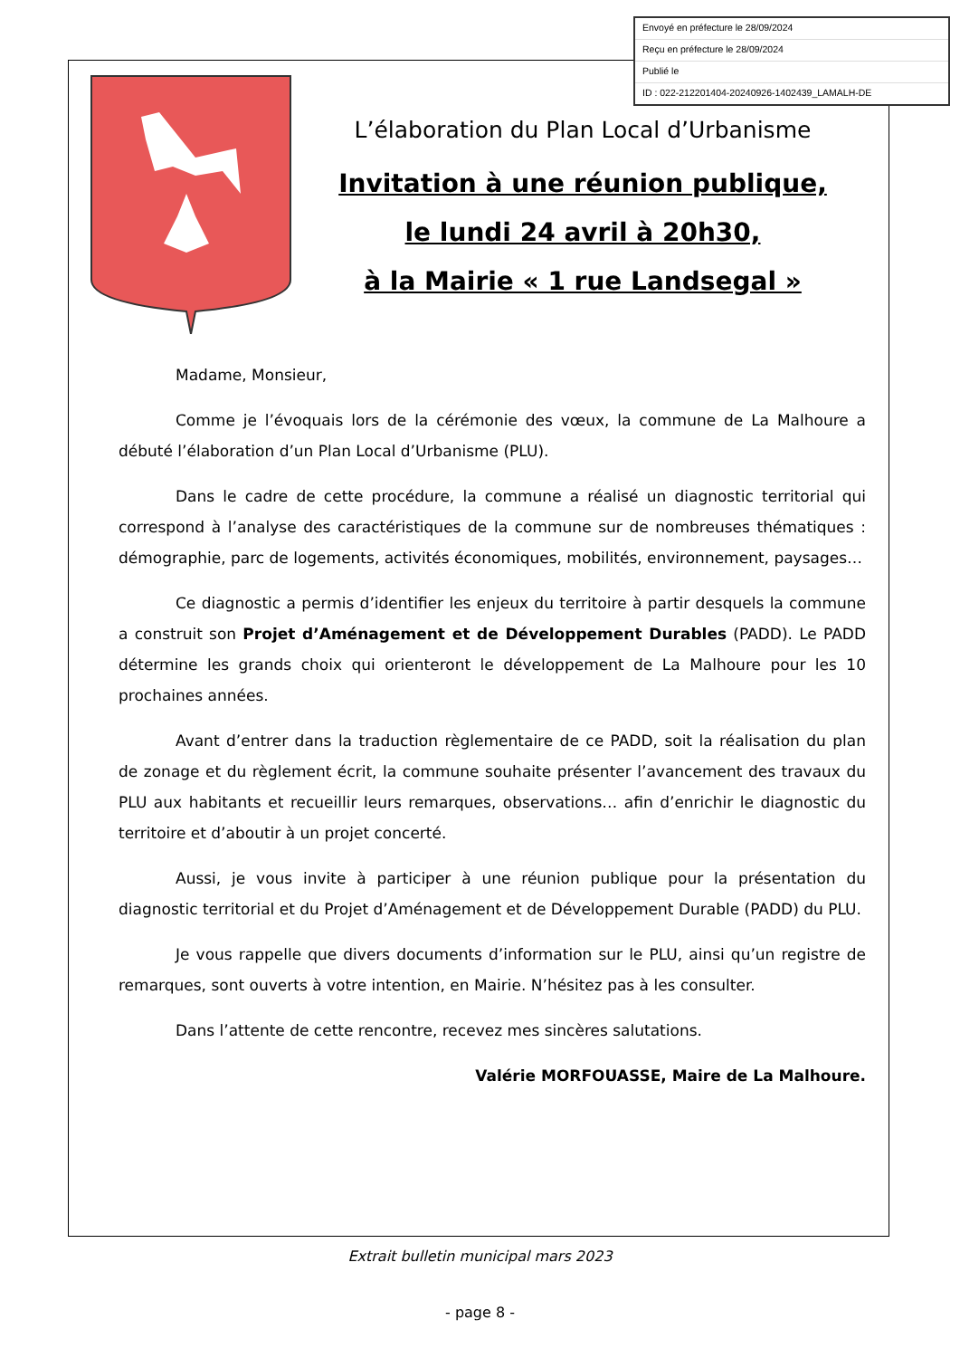L’élaboration du Plan Local d’Urbanisme
Invitation à une réunion publique,
le lundi 24 avril à 20h30,
à la Mairie « 1 rue Landsegal »
Madame, Monsieur,
Comme je l’évoquais lors de la cérémonie des vœux, la commune de La Malhoure a débuté l’élaboration d’un Plan Local d’Urbanisme (PLU).
Dans le cadre de cette procédure, la commune a réalisé un diagnostic territorial qui correspond à l’analyse des caractéristiques de la commune sur de nombreuses thématiques : démographie, parc de logements, activités économiques, mobilités, environnement, paysages…
Ce diagnostic a permis d’identifier les enjeux du territoire à partir desquels la commune a construit son Projet d’Aménagement et de Développement Durables (PADD). Le PADD détermine les grands choix qui orienteront le développement de La Malhoure pour les 10 prochaines années.
Avant d’entrer dans la traduction règlementaire de ce PADD, soit la réalisation du plan de zonage et du règlement écrit, la commune souhaite présenter l’avancement des travaux du PLU aux habitants et recueillir leurs remarques, observations… afin d’enrichir le diagnostic du territoire et d’aboutir à un projet concerté.
Aussi, je vous invite à participer à une réunion publique pour la présentation du diagnostic territorial et du Projet d’Aménagement et de Développement Durable (PADD) du PLU.
Je vous rappelle que divers documents d’information sur le PLU, ainsi qu’un registre de remarques, sont ouverts à votre intention, en Mairie. N’hésitez pas à les consulter.
Dans l’attente de cette rencontre, recevez mes sincères salutations.
Valérie MORFOUASSE, Maire de La Malhoure.
Envoyé en préfecture le 28/09/2024
Reçu en préfecture le 28/09/2024
Publié le
ID : 022-212201404-20240926-1402439_LAMALH-DE
Extrait bulletin municipal mars 2023
- page 8 -